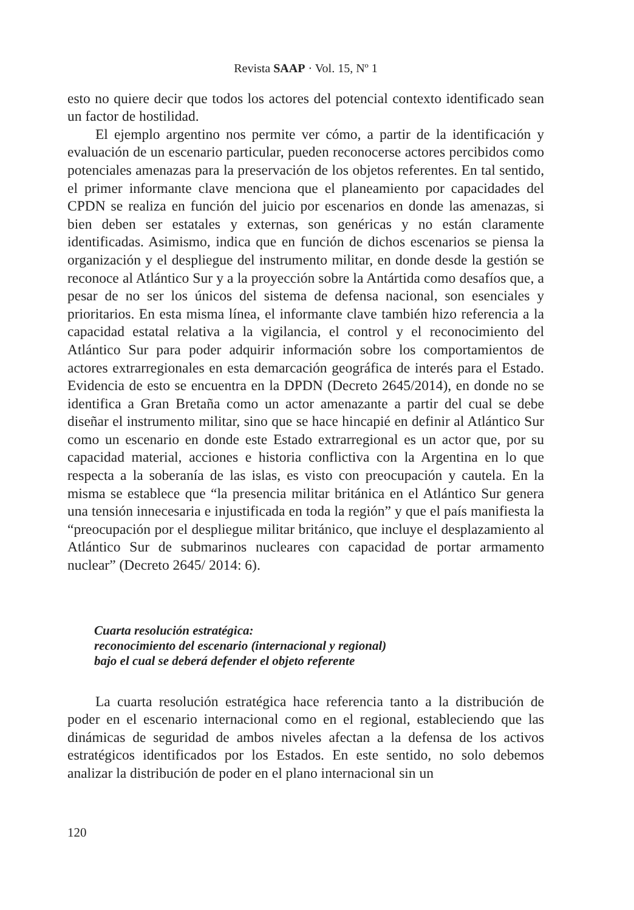Revista SAAP · Vol. 15, Nº 1
esto no quiere decir que todos los actores del potencial contexto identificado sean un factor de hostilidad.
El ejemplo argentino nos permite ver cómo, a partir de la identificación y evaluación de un escenario particular, pueden reconocerse actores percibidos como potenciales amenazas para la preservación de los objetos referentes. En tal sentido, el primer informante clave menciona que el planeamiento por capacidades del CPDN se realiza en función del juicio por escenarios en donde las amenazas, si bien deben ser estatales y externas, son genéricas y no están claramente identificadas. Asimismo, indica que en función de dichos escenarios se piensa la organización y el despliegue del instrumento militar, en donde desde la gestión se reconoce al Atlántico Sur y a la proyección sobre la Antártida como desafíos que, a pesar de no ser los únicos del sistema de defensa nacional, son esenciales y prioritarios. En esta misma línea, el informante clave también hizo referencia a la capacidad estatal relativa a la vigilancia, el control y el reconocimiento del Atlántico Sur para poder adquirir información sobre los comportamientos de actores extrarregionales en esta demarcación geográfica de interés para el Estado. Evidencia de esto se encuentra en la DPDN (Decreto 2645/2014), en donde no se identifica a Gran Bretaña como un actor amenazante a partir del cual se debe diseñar el instrumento militar, sino que se hace hincapié en definir al Atlántico Sur como un escenario en donde este Estado extrarregional es un actor que, por su capacidad material, acciones e historia conflictiva con la Argentina en lo que respecta a la soberanía de las islas, es visto con preocupación y cautela. En la misma se establece que “la presencia militar británica en el Atlántico Sur genera una tensión innecesaria e injustificada en toda la región” y que el país manifiesta la “preocupación por el despliegue militar británico, que incluye el desplazamiento al Atlántico Sur de submarinos nucleares con capacidad de portar armamento nuclear” (Decreto 2645/ 2014: 6).
Cuarta resolución estratégica:
reconocimiento del escenario (internacional y regional)
bajo el cual se deberá defender el objeto referente
La cuarta resolución estratégica hace referencia tanto a la distribución de poder en el escenario internacional como en el regional, estableciendo que las dinámicas de seguridad de ambos niveles afectan a la defensa de los activos estratégicos identificados por los Estados. En este sentido, no solo debemos analizar la distribución de poder en el plano internacional sin un
120